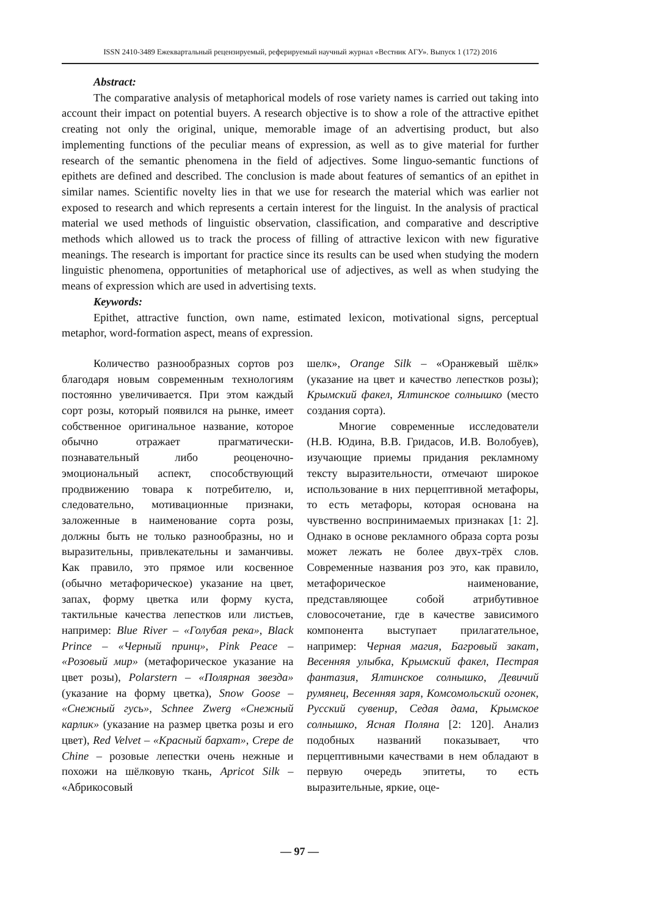ISSN 2410-3489 Ежеквартальный рецензируемый, реферируемый научный журнал «Вестник АГУ». Выпуск 1 (172) 2016
Abstract:
The comparative analysis of metaphorical models of rose variety names is carried out taking into account their impact on potential buyers. A research objective is to show a role of the attractive epithet creating not only the original, unique, memorable image of an advertising product, but also implementing functions of the peculiar means of expression, as well as to give material for further research of the semantic phenomena in the field of adjectives. Some linguo-semantic functions of epithets are defined and described. The conclusion is made about features of semantics of an epithet in similar names. Scientific novelty lies in that we use for research the material which was earlier not exposed to research and which represents a certain interest for the linguist. In the analysis of practical material we used methods of linguistic observation, classification, and comparative and descriptive methods which allowed us to track the process of filling of attractive lexicon with new figurative meanings. The research is important for practice since its results can be used when studying the modern linguistic phenomena, opportunities of metaphorical use of adjectives, as well as when studying the means of expression which are used in advertising texts.
Keywords:
Epithet, attractive function, own name, estimated lexicon, motivational signs, perceptual metaphor, word-formation aspect, means of expression.
Количество разнообразных сортов роз благодаря новым современным технологиям постоянно увеличивается. При этом каждый сорт розы, который появился на рынке, имеет собственное оригинальное название, которое обычно отражает прагматически-познавательный либо реоценочно-эмоциональный аспект, способствующий продвижению товара к потребителю, и, следовательно, мотивационные признаки, заложенные в наименование сорта розы, должны быть не только разнообразны, но и выразительны, привлекательны и заманчивы. Как правило, это прямое или косвенное (обычно метафорическое) указание на цвет, запах, форму цветка или форму куста, тактильные качества лепестков или листьев, например: Blue River – «Голубая река», Black Prince – «Черный принц», Pink Peace – «Розовый мир» (метафорическое указание на цвет розы), Polarstern – «Полярная звезда» (указание на форму цветка), Snow Goose – «Снежный гусь», Schnee Zwerg «Снежный карлик» (указание на размер цветка розы и его цвет), Red Velvet – «Красный бархат», Crepe de Chine – розовые лепестки очень нежные и похожи на шёлковую ткань, Apricot Silk – «Абрикосовый
шелк», Orange Silk – «Оранжевый шёлк» (указание на цвет и качество лепестков розы); Крымский факел, Ялтинское солнышко (место создания сорта).
Многие современные исследователи (Н.В. Юдина, В.В. Гридасов, И.В. Волобуев), изучающие приемы придания рекламному тексту выразительности, отмечают широкое использование в них перцептивной метафоры, то есть метафоры, которая основана на чувственно воспринимаемых признаках [1: 2]. Однако в основе рекламного образа сорта розы может лежать не более двух-трёх слов. Современные названия роз это, как правило, метафорическое наименование, представляющее собой атрибутивное словосочетание, где в качестве зависимого компонента выступает прилагательное, например: Черная магия, Багровый закат, Весенняя улыбка, Крымский факел, Пестрая фантазия, Ялтинское солнышко, Девичий румянец, Весенняя заря, Комсомольский огонек, Русский сувенир, Седая дама, Крымское солнышко, Ясная Поляна [2: 120]. Анализ подобных названий показывает, что перцептивными качествами в нем обладают в первую очередь эпитеты, то есть выразительные, яркие, оце-
— 97 —